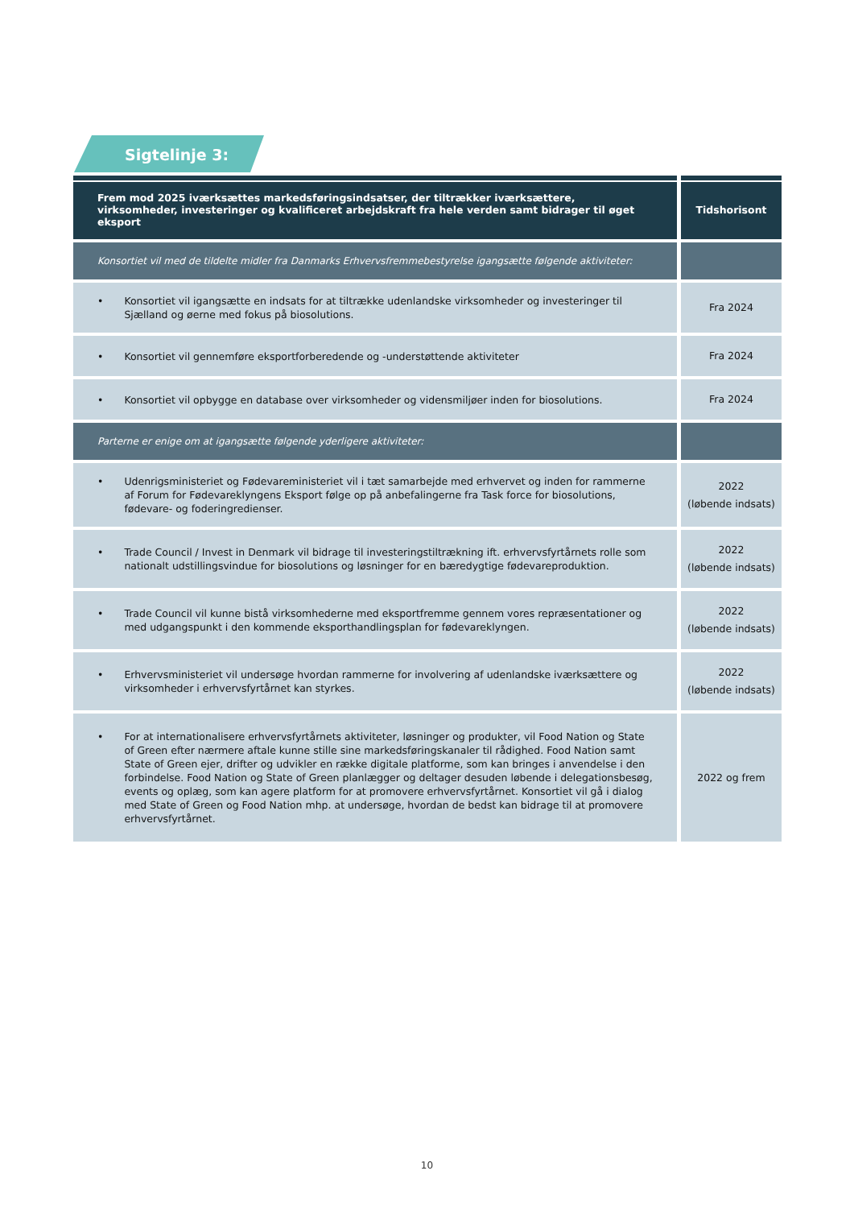Sigtelinje 3:
| Frem mod 2025 iværksættes markedsføringsindsatser, der tiltrækker iværksættere, virksomheder, investeringer og kvalificeret arbejdskraft fra hele verden samt bidrager til øget eksport | Tidshorisont |
| --- | --- |
| Konsortiet vil med de tildelte midler fra Danmarks Erhvervsfremmebestyrelse igangsætte følgende aktiviteter: | |
| • Konsortiet vil igangsætte en indsats for at tiltrække udenlandske virksomheder og investeringer til Sjælland og øerne med fokus på biosolutions. | Fra 2024 |
| • Konsortiet vil gennemføre eksportforberedende og -understøttende aktiviteter | Fra 2024 |
| • Konsortiet vil opbygge en database over virksomheder og vidensmiljøer inden for biosolutions. | Fra 2024 |
| Parterne er enige om at igangsætte følgende yderligere aktiviteter: | |
| • Udenrigsministeriet og Fødevareministeriet vil i tæt samarbejde med erhvervet og inden for rammerne af Forum for Fødevareklyngens Eksport følge op på anbefalingerne fra Task force for biosolutions, fødevare- og foderingredienser. | 2022 (løbende indsats) |
| • Trade Council / Invest in Denmark vil bidrage til investeringstiltrækning ift. erhvervsfyrtårnets rolle som nationalt udstillingsvindue for biosolutions og løsninger for en bæredygtige fødevareproduktion. | 2022 (løbende indsats) |
| • Trade Council vil kunne bistå virksomhederne med eksportfremme gennem vores repræsentationer og med udgangspunkt i den kommende eksporthandlingsplan for fødevareklyngen. | 2022 (løbende indsats) |
| • Erhvervsministeriet vil undersøge hvordan rammerne for involvering af udenlandske iværksættere og virksomheder i erhvervsfyrtårnet kan styrkes. | 2022 (løbende indsats) |
| • For at internationalisere erhvervsfyrtårnets aktiviteter, løsninger og produkter, vil Food Nation og State of Green efter nærmere aftale kunne stille sine markedsføringskanaler til rådighed. Food Nation samt State of Green ejer, drifter og udvikler en række digitale platforme, som kan bringes i anvendelse i den forbindelse. Food Nation og State of Green planlægger og deltager desuden løbende i delegationsbesøg, events og oplæg, som kan agere platform for at promovere erhvervsfyrtårnet. Konsortiet vil gå i dialog med State of Green og Food Nation mhp. at undersøge, hvordan de bedst kan bidrage til at promovere erhvervsfyrtårnet. | 2022 og frem |
10